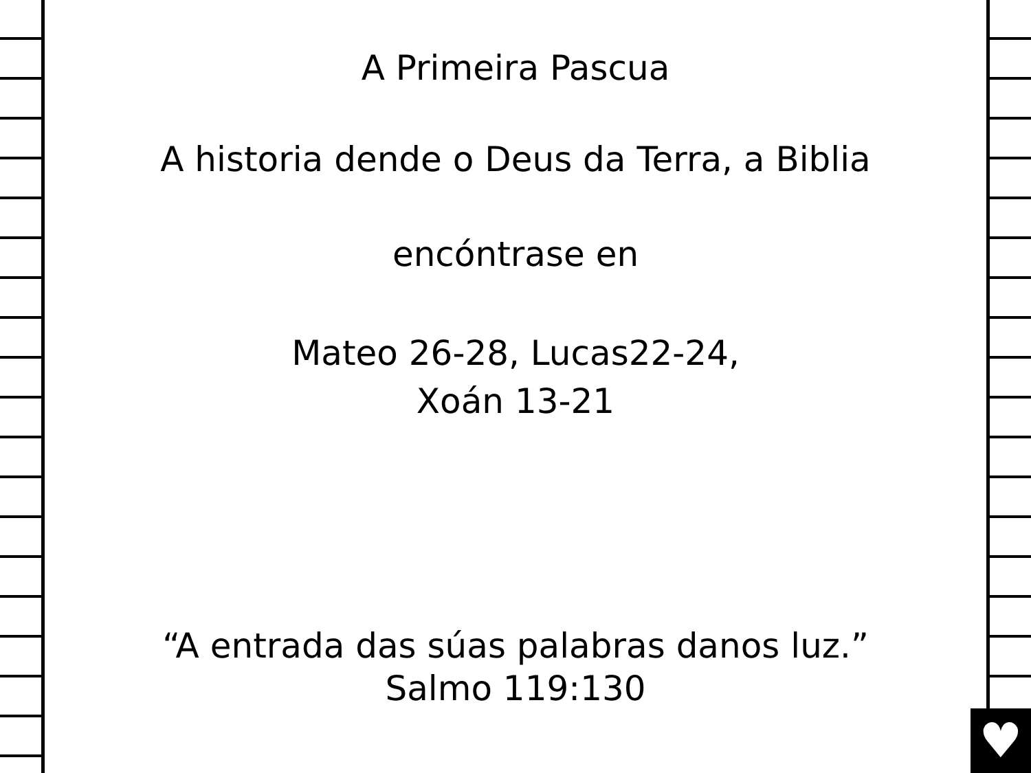♥
A Primeira Pascua
A historia dende o Deus da Terra, a Biblia
encóntrase en
Mateo 26-28, Lucas22-24,
Xoán 13-21
“A entrada das súas palabras danos luz.”
Salmo 119:130